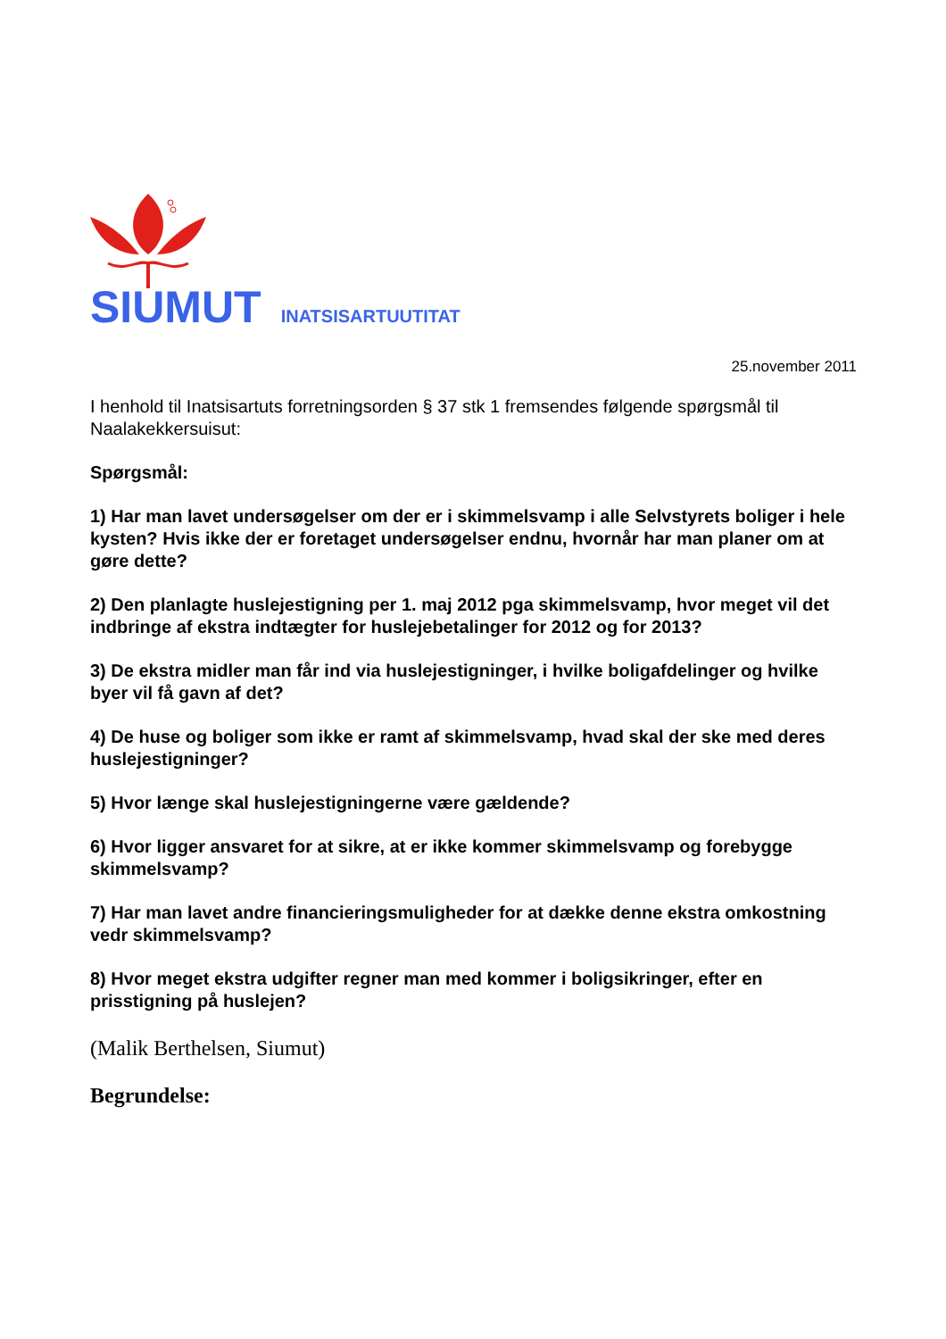SIUMUT INATSISARTUUTITAT
25.november 2011
I henhold til Inatsisartuts forretningsorden § 37 stk 1 fremsendes følgende spørgsmål til Naalakekkersuisut:
Spørgsmål:
1) Har man lavet undersøgelser om der er i skimmelsvamp i alle Selvstyrets boliger i hele kysten? Hvis ikke der er foretaget undersøgelser endnu, hvornår har man planer om at gøre dette?
2) Den planlagte huslejestigning per 1. maj 2012 pga skimmelsvamp, hvor meget vil det indbringe af ekstra indtægter for huslejebetalinger for 2012 og for 2013?
3) De ekstra midler man får ind via huslejestigninger, i hvilke boligafdelinger og hvilke byer vil få gavn af det?
4) De huse og boliger som ikke er ramt af skimmelsvamp, hvad skal der ske med deres huslejestigninger?
5) Hvor længe skal huslejestigningerne være gældende?
6) Hvor ligger ansvaret for at sikre, at er ikke kommer skimmelsvamp og forebygge skimmelsvamp?
7) Har man lavet andre financieringsmuligheder for at dække denne ekstra omkostning vedr skimmelsvamp?
8) Hvor meget ekstra udgifter regner man med kommer i boligsikringer, efter en prisstigning på huslejen?
(Malik Berthelsen, Siumut)
Begrundelse: